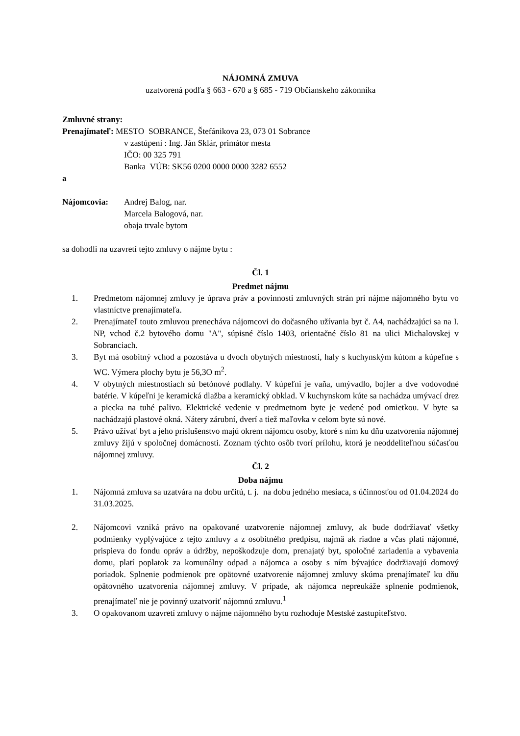NÁJOMNÁ ZMUVA
uzatvorená podľa § 663 - 670 a § 685 - 719 Občianskeho zákonníka
Zmluvné strany:
Prenajímateľ: MESTO SOBRANCE, Štefánikova 23, 073 01 Sobrance
v zastúpení : Ing. Ján Sklár, primátor mesta
IČO: 00 325 791
Banka VÚB: SK56 0200 0000 0000 3282 6552
a
Nájomcovia: Andrej Balog, nar.
Marcela Balogová, nar.
obaja trvale bytom
sa dohodli na uzavretí tejto zmluvy o nájme bytu :
Čl. 1
Predmet nájmu
1. Predmetom nájomnej zmluvy je úprava práv a povinnosti zmluvných strán pri nájme nájomného bytu vo vlastníctve prenajímateľa.
2. Prenajímateľ touto zmluvou prenecháva nájomcovi do dočasného užívania byt č. A4, nachádzajúci sa na I. NP, vchod č.2 bytového domu "A", súpisné číslo 1403, orientačné číslo 81 na ulici Michalovskej v Sobranciach.
3. Byt má osobitný vchod a pozostáva u dvoch obytných miestnosti, haly s kuchynským kútom a kúpeľne s WC. Výmera plochy bytu je 56,3O m<sup>2</sup>.
4. V obytných miestnostiach sú betónové podlahy. V kúpeľni je vaňa, umývadlo, bojler a dve vodovodné batérie. V kúpeľni je keramická dlažba a keramický obklad. V kuchynskom kúte sa nachádza umývací drez a piecka na tuhé palivo. Elektrické vedenie v predmetnom byte je vedené pod omietkou. V byte sa nachádzajú plastové okná. Nátery zárubní, dverí a tiež maľovka v celom byte sú nové.
5. Právo užívať byt a jeho príslušenstvo majú okrem nájomcu osoby, ktoré s ním ku dňu uzatvorenia nájomnej zmluvy žijú v spoločnej domácnosti. Zoznam týchto osôb tvorí prílohu, ktorá je neoddeliteľnou súčasťou nájomnej zmluvy.
Čl. 2
Doba nájmu
1. Nájomná zmluva sa uzatvára na dobu určitú, t. j. na dobu jedného mesiaca, s účinnosťou od 01.04.2024 do 31.03.2025.
2. Nájomcovi vzniká právo na opakované uzatvorenie nájomnej zmluvy, ak bude dodržiavať všetky podmienky vyplývajúce z tejto zmluvy a z osobitného predpisu, najmä ak riadne a včas platí nájomné, prispieva do fondu opráv a údržby, nepoškodzuje dom, prenajatý byt, spoločné zariadenia a vybavenia domu, platí poplatok za komunálny odpad a nájomca a osoby s ním bývajúce dodržiavajú domový poriadok. Splnenie podmienok pre opätovné uzatvorenie nájomnej zmluvy skúma prenajímateľ ku dňu opätovného uzatvorenia nájomnej zmluvy. V prípade, ak nájomca nepreukáže splnenie podmienok, prenajímateľ nie je povinný uzatvoriť nájomnú zmluvu.<sup>1</sup>
3. O opakovanom uzavretí zmluvy o nájme nájomného bytu rozhoduje Mestské zastupiteľstvo.